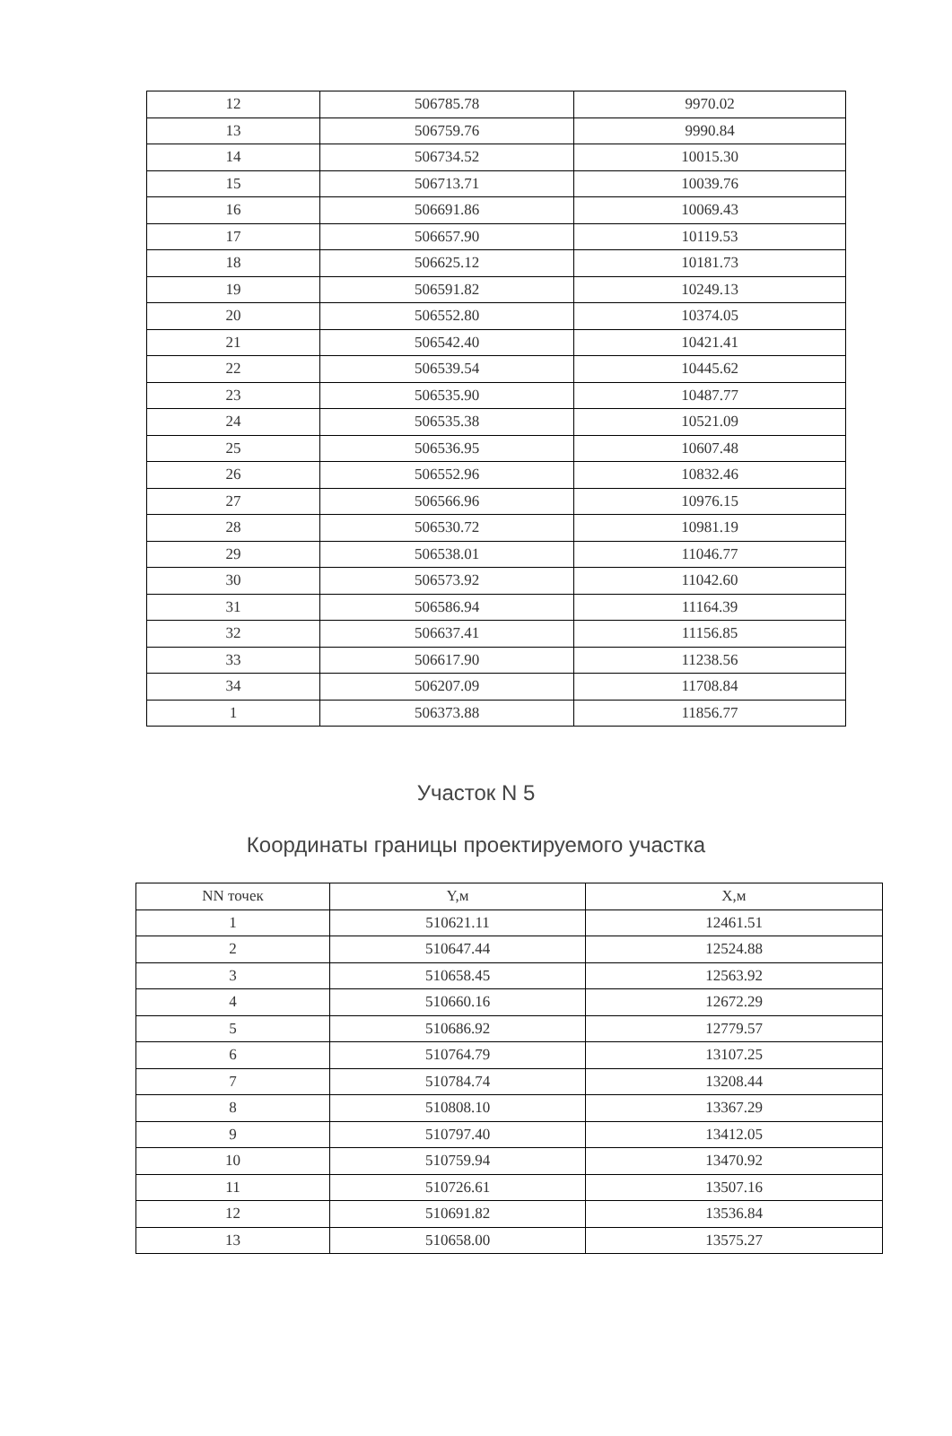| 12 | 506785.78 | 9970.02 |
| 13 | 506759.76 | 9990.84 |
| 14 | 506734.52 | 10015.30 |
| 15 | 506713.71 | 10039.76 |
| 16 | 506691.86 | 10069.43 |
| 17 | 506657.90 | 10119.53 |
| 18 | 506625.12 | 10181.73 |
| 19 | 506591.82 | 10249.13 |
| 20 | 506552.80 | 10374.05 |
| 21 | 506542.40 | 10421.41 |
| 22 | 506539.54 | 10445.62 |
| 23 | 506535.90 | 10487.77 |
| 24 | 506535.38 | 10521.09 |
| 25 | 506536.95 | 10607.48 |
| 26 | 506552.96 | 10832.46 |
| 27 | 506566.96 | 10976.15 |
| 28 | 506530.72 | 10981.19 |
| 29 | 506538.01 | 11046.77 |
| 30 | 506573.92 | 11042.60 |
| 31 | 506586.94 | 11164.39 |
| 32 | 506637.41 | 11156.85 |
| 33 | 506617.90 | 11238.56 |
| 34 | 506207.09 | 11708.84 |
| 1 | 506373.88 | 11856.77 |
Участок N 5
Координаты границы проектируемого участка
| NN точек | Y,м | X,м |
| --- | --- | --- |
| 1 | 510621.11 | 12461.51 |
| 2 | 510647.44 | 12524.88 |
| 3 | 510658.45 | 12563.92 |
| 4 | 510660.16 | 12672.29 |
| 5 | 510686.92 | 12779.57 |
| 6 | 510764.79 | 13107.25 |
| 7 | 510784.74 | 13208.44 |
| 8 | 510808.10 | 13367.29 |
| 9 | 510797.40 | 13412.05 |
| 10 | 510759.94 | 13470.92 |
| 11 | 510726.61 | 13507.16 |
| 12 | 510691.82 | 13536.84 |
| 13 | 510658.00 | 13575.27 |